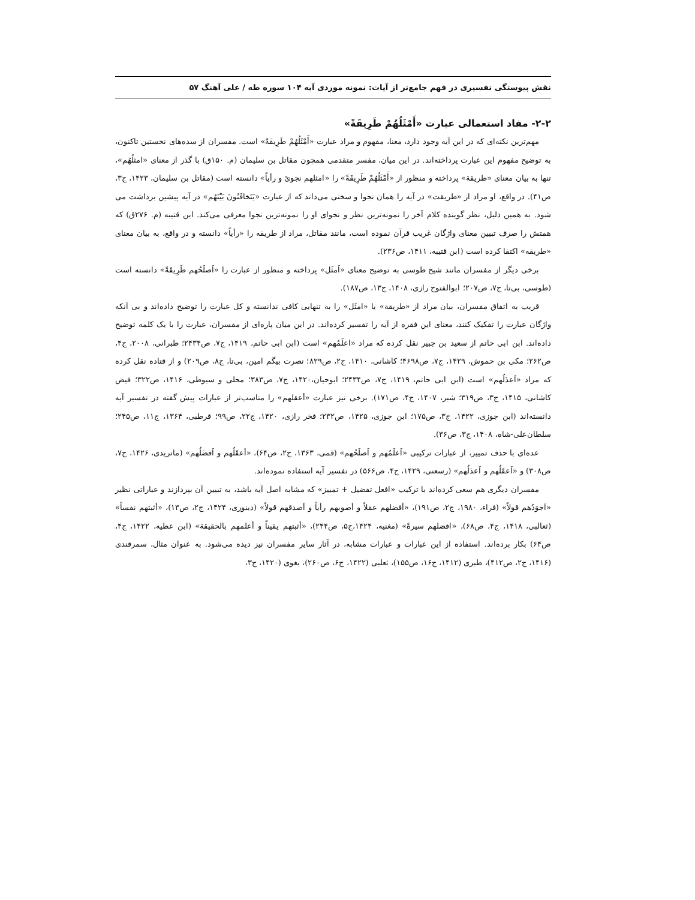نقش پیوستگی تفسیری در فهم جامع‌تر از آیات: نمونه موردی آیه ۱۰۴ سوره طه / علی آهنگ ۵۷
۲-۲- مفاد استعمالی عبارت «أَمْثَلُهُمْ طَرِیقَةً»
مهم‌ترین نکته‌ای که در این آیه وجود دارد، معنا، مفهوم و مراد عبارت «أَمْثَلُهُمْ طَرِیقَةً» است. مفسران از سده‌های نخستین تاکنون، به توضیح مفهوم این عبارت پرداخته‌اند. در این میان، مفسر متقدمی همچون مقاتل بن سلیمان (م. ۱۵۰ق) با گذر از معنای «امثلُهُم»، تنها به بیان معنای «طریقة» پرداخته و منظور از «أَمْثَلُهُمْ طَرِیقَةً» را «امثلهم نجویً و رأیاً» دانسته است (مقاتل بن سلیمان، ۱۴۲۳، ج۳، ص۴۱). در واقع، او مراد از «طریقت» در آیه را همان نجوا و سخنی می‌داند که از عبارت «یَتَخافَتُونَ بَیْنَهُم» در آیه پیشین برداشت می شود. به همین دلیل، نظر گوینده کلام آخر را نمونه‌ترین نظر و نجوای او را نمونه‌ترین نجوا معرفی می‌کند. ابن قتیبه (م. ۲۷۶ق) که همتش را صرف تبیین معنای واژگان غریب قرآن نموده است، مانند مقاتل، مراد از طریقه را «رأیاً» دانسته و در واقع، به بیان معنای «طریقه» اکتفا کرده است (ابن قتیبه، ۱۴۱۱، ص۲۳۶).
برخی دیگر از مفسران مانند شیخ طوسی به توضیح معنای «اَمثَل» پرداخته و منظور از عبارت را «اَصلَحُهم طَرِیقَةً» دانسته است (طوسی، بی‌تا، ج۷، ص۲۰۷؛ ابوالفتوح رازی، ۱۴۰۸، ج۱۳، ص۱۸۷).
قریب به اتفاق مفسران، بیان مراد از «طریقة» یا «امثَل» را به تنهایی کافی ندانسته و کل عبارت را توضیح داده‌اند و بی آنکه واژگان عبارت را تفکیک کنند، معنای این فقره از آیه را تفسیر کرده‌اند. در این میان پاره‌ای از مفسران، عبارت را با یک کلمه توضیح داده‌اند. ابن ابی حاتم از سعید بن جبیر نقل کرده که مراد «اعلَمُهم» است (ابن ابی حاتم، ۱۴۱۹، ج۷، ص۲۴۳۴؛ طبرانی، ۲۰۰۸، ج۴، ص۲۶۲؛ مکی بن حموش، ۱۴۲۹، ج۷، ص۴۶۹۸؛ کاشانی، ۱۴۱۰، ج۲، ص۸۲۹؛ نصرت بیگم امین، بی‌تا، ج۸، ص۲۰۹) و از قتاده نقل کرده که مراد «اَعدَلُهم» است (ابن ابی حاتم، ۱۴۱۹، ج۷، ص۲۴۳۴؛ ابوحیان،۱۴۲۰، ج۷، ص۳۸۳؛ محلی و سیوطی، ۱۴۱۶، ص۳۲۲؛ فیض کاشانی، ۱۴۱۵، ج۳، ص۳۱۹؛ شبر، ۱۴۰۷، ج۴، ص۱۷۱). برخی نیز عبارت «أعقلهم» را مناسب‌تر از عبارات پیش گفته در تفسیر آیه دانسته‌اند (ابن جوزی، ۱۴۲۲، ج۳، ص۱۷۵؛ ابن جوزی، ۱۴۲۵، ص۲۳۲؛ فخر رازی، ۱۴۲۰، ج۲۲، ص۹۹؛ قرطبی، ۱۳۶۴، ج۱۱، ص۲۴۵؛سلطان‌علی‌-شاه، ۱۴۰۸، ج۳، ص۳۶).
عده‌ای با حذف تمییز، از عبارات ترکیبی «اَعلَمُهم و اَصلَحُهم» (قمی، ۱۳۶۳، ج۲، ص۶۴)، «أعقَلُهم و اَفضَلُهم» (ماتریدی، ۱۴۲۶، ج۷، ص۳۰۸) و «اَعقَلُهم و اَعدَلُهم» (رسعنی، ۱۴۲۹، ج۴، ص۵۶۶) در تفسیر آیه استفاده نموده‌اند.
مفسران دیگری هم سعی کرده‌اند با ترکیب «افعل تفضیل + تمییز» که مشابه اصل آیه باشد، به تبیین آن بپردازند و عباراتی نظیر «اَجوَدُهم قولاً» (فراء، ۱۹۸۰، ج۲، ص۱۹۱)، «أفضلهم عقلاً و أصوبهم رأیاً و أصدقهم قولاً» (دینوری، ۱۴۲۴، ج۲، ص۱۳)، «أثبتهم نفساً» (ثعالبی، ۱۴۱۸، ج۴، ص۶۸)، «افضلهم سیرةً» (مغنیه، ۱۴۲۴،ج۵، ص۲۴۴)، «أثبتهم یقیناً و أعلمهم بالحقیقة» (ابن عطیه، ۱۴۲۲، ج۴، ص۶۴) بکار برده‌اند. استفاده از این عبارات و عبارات مشابه، در آثار سایر مفسران نیز دیده می‌شود. به عنوان مثال، سمرقندی (۱۴۱۶، ج۲، ص۴۱۲)، طبری (۱۴۱۲، ج۱۶، ص۱۵۵)، ثعلبی (۱۴۲۲، ج۶، ص۲۶۰)، بغوی (۱۴۲۰، ج۳،